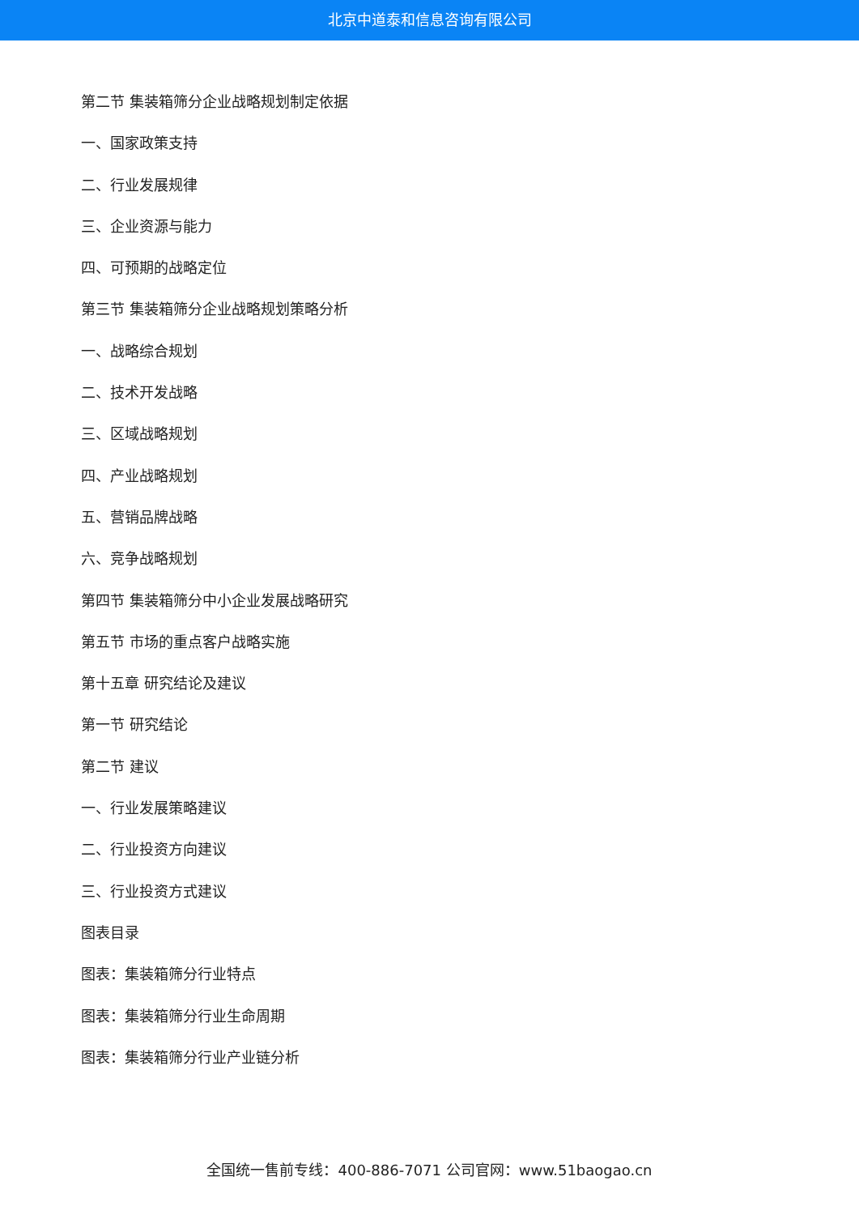北京中道泰和信息咨询有限公司
第二节 集装箱筛分企业战略规划制定依据
一、国家政策支持
二、行业发展规律
三、企业资源与能力
四、可预期的战略定位
第三节 集装箱筛分企业战略规划策略分析
一、战略综合规划
二、技术开发战略
三、区域战略规划
四、产业战略规划
五、营销品牌战略
六、竞争战略规划
第四节 集装箱筛分中小企业发展战略研究
第五节 市场的重点客户战略实施
第十五章 研究结论及建议
第一节 研究结论
第二节 建议
一、行业发展策略建议
二、行业投资方向建议
三、行业投资方式建议
图表目录
图表：集装箱筛分行业特点
图表：集装箱筛分行业生命周期
图表：集装箱筛分行业产业链分析
全国统一售前专线：400-886-7071 公司官网：www.51baogao.cn